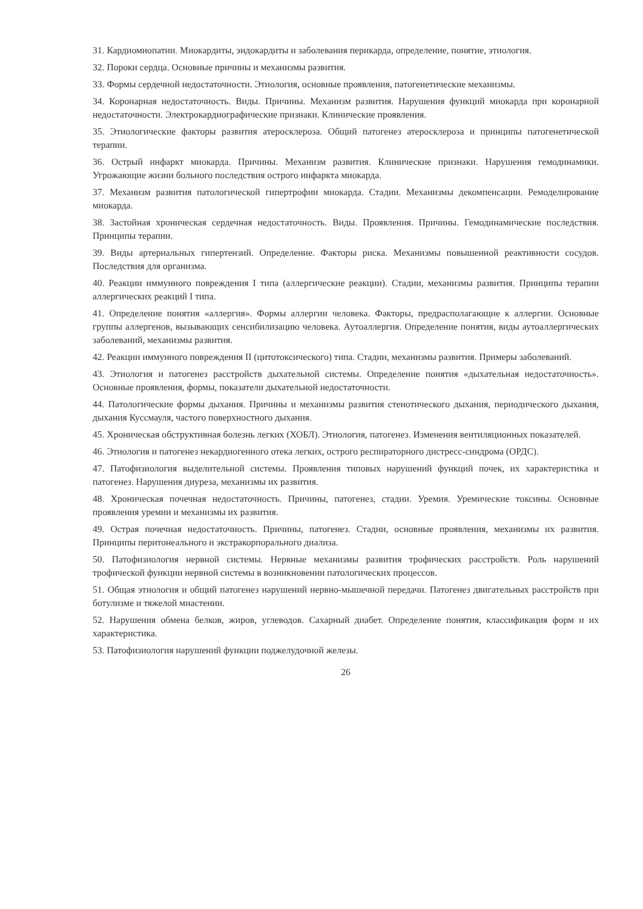31. Кардиомиопатии. Миокардиты, эндокардиты и заболевания перикарда, определение, понятие, этиология.
32. Пороки сердца. Основные причины и механизмы развития.
33. Формы сердечной недостаточности. Этиология, основные проявления, патогенетические механизмы.
34. Коронарная недостаточность. Виды. Причины. Механизм развития. Нарушения функций миокарда при коронарной недостаточности. Электрокардиографические признаки. Клинические проявления.
35. Этиологические факторы развития атеросклероза. Общий патогенез атеросклероза и принципы патогенетической терапии.
36. Острый инфаркт миокарда. Причины. Механизм развития. Клинические признаки. Нарушения гемодинамики. Угрожающие жизни больного последствия острого инфаркта миокарда.
37. Механизм развития патологической гипертрофии миокарда. Стадии. Механизмы декомпенсации. Ремоделирование миокарда.
38. Застойная хроническая сердечная недостаточность. Виды. Проявления. Причины. Гемодинамические последствия. Принципы терапии.
39. Виды артериальных гипертензий. Определение. Факторы риска. Механизмы повышенной реактивности сосудов. Последствия для организма.
40. Реакции иммунного повреждения I типа (аллергические реакции). Стадии, механизмы развития. Принципы терапии аллергических реакций I типа.
41. Определение понятия «аллергия». Формы аллергии человека. Факторы, предрасполагающие к аллергии. Основные группы аллергенов, вызывающих сенсибилизацию человека. Аутоаллергия. Определение понятия, виды аутоаллергических заболеваний, механизмы развития.
42. Реакции иммунного повреждения II (цитотоксического) типа. Стадии, механизмы развития. Примеры заболеваний.
43. Этиология и патогенез расстройств дыхательной системы. Определение понятия «дыхательная недостаточность». Основные проявления, формы, показатели дыхательной недостаточности.
44. Патологические формы дыхания. Причины и механизмы развития стенотического дыхания, периодического дыхания, дыхания Куссмауля, частого поверхностного дыхания.
45. Хроническая обструктивная болезнь легких (ХОБЛ). Этиология, патогенез. Изменения вентиляционных показателей.
46. Этиология и патогенез некардиогенного отека легких, острого респираторного дистресс-синдрома (ОРДС).
47. Патофизиология выделительной системы. Проявления типовых нарушений функций почек, их характеристика и патогенез. Нарушения диуреза, механизмы их развития.
48. Хроническая почечная недостаточность. Причины, патогенез, стадии. Уремия. Уремические токсины. Основные проявления уремии и механизмы их развития.
49. Острая почечная недостаточность. Причины, патогенез. Стадии, основные проявления, механизмы их развития. Принципы перитонеального и экстракорпорального диализа.
50. Патофизиология нервной системы. Нервные механизмы развития трофических расстройств. Роль нарушений трофической функции нервной системы в возникновении патологических процессов.
51. Общая этиология и общий патогенез нарушений нервно-мышечной передачи. Патогенез двигательных расстройств при ботулизме и тяжелой миастении.
52. Нарушения обмена белков, жиров, углеводов. Сахарный диабет. Определение понятия, классификация форм и их характеристика.
53. Патофизиология нарушений функции поджелудочной железы.
26